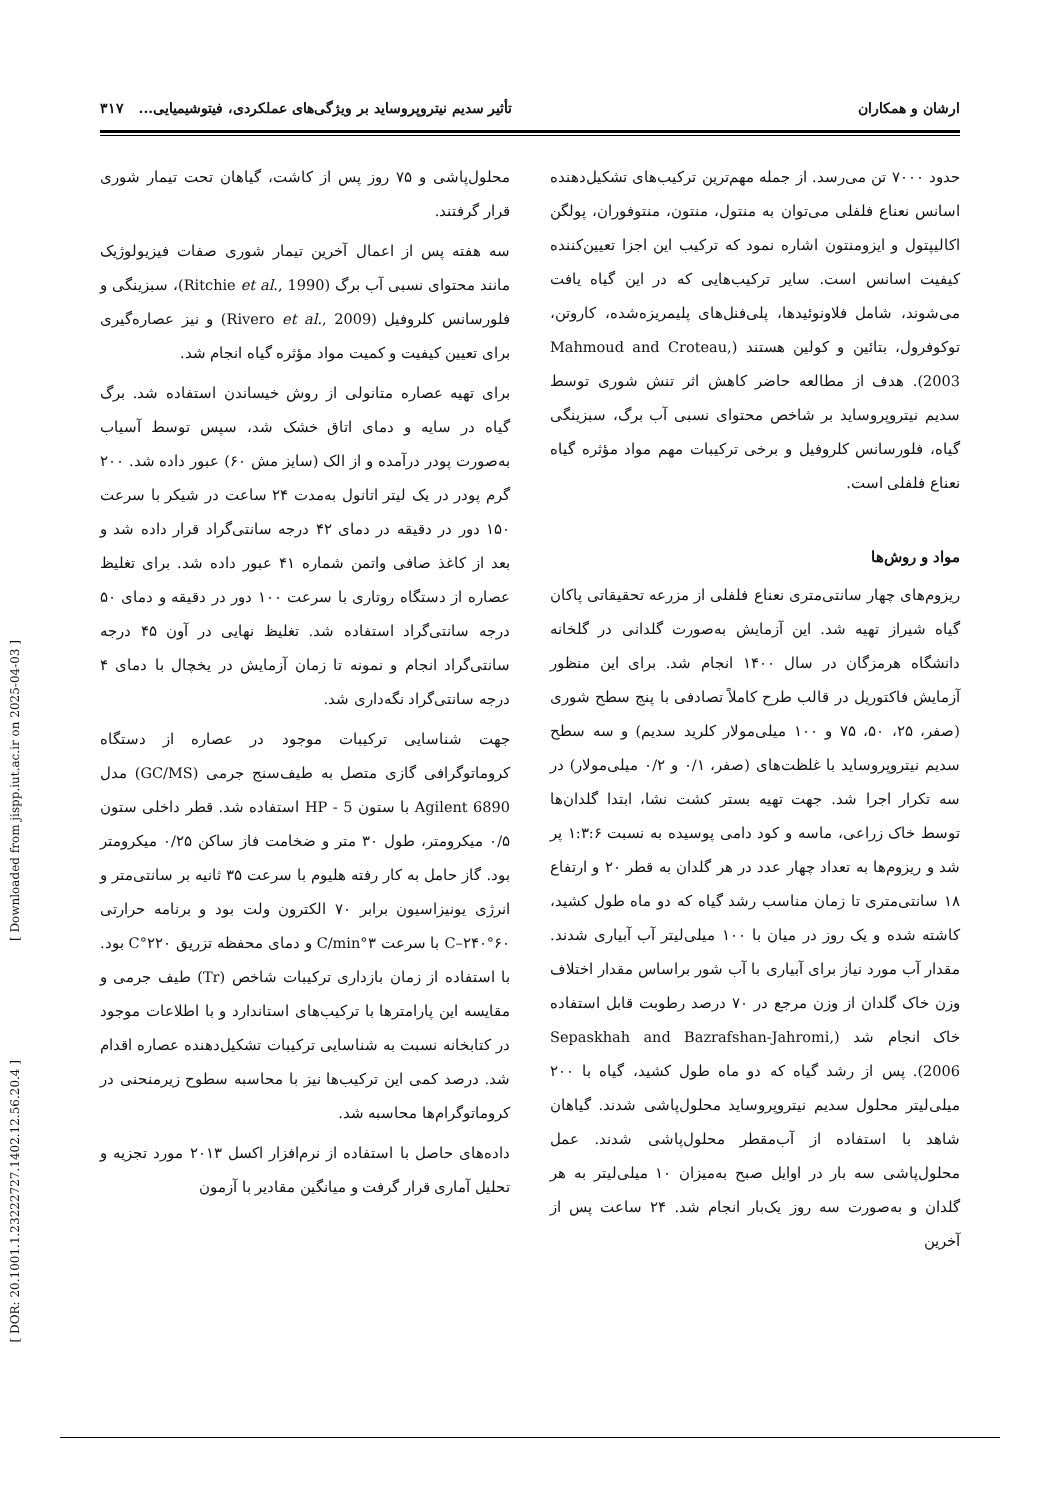ارشان و همکاران تأثیر سدیم نیتروپروساید بر ویژگی‌های عملکردی، فیتوشیمیایی... ۳۱۷
حدود ۷۰۰۰ تن می‌رسد. از جمله مهم‌ترین ترکیب‌های تشکیل‌دهنده اسانس نعناع فلفلی می‌توان به منتول، منتون، منتوفوران، پولگن اکالیپتول و ایزومنتون اشاره نمود که ترکیب این اجزا تعیین‌کننده کیفیت اسانس است. سایر ترکیب‌هایی که در این گیاه یافت می‌شوند، شامل فلاونوئیدها، پلی‌فنل‌های پلیمریزه‌شده، کاروتن، توکوفرول، بتائین و کولین هستند (Mahmoud and Croteau, 2003). هدف از مطالعه حاضر کاهش اثر تنش شوری توسط سدیم نیتروپروساید بر شاخص محتوای نسبی آب برگ، سبزینگی گیاه، فلورسانس کلروفیل و برخی ترکیبات مهم مواد مؤثره گیاه نعناع فلفلی است.
مواد و روش‌ها
ریزوم‌های چهار سانتی‌متری نعناع فلفلی از مزرعه تحقیقاتی پاکان گیاه شیراز تهیه شد. این آزمایش به‌صورت گلدانی در گلخانه دانشگاه هرمزگان در سال ۱۴۰۰ انجام شد. برای این منظور آزمایش فاکتوریل در قالب طرح کاملاً تصادفی با پنج سطح شوری (صفر، ۲۵، ۵۰، ۷۵ و ۱۰۰ میلی‌مولار کلرید سدیم) و سه سطح سدیم نیتروپروساید با غلظت‌های (صفر، ۰/۱ و ۰/۲ میلی‌مولار) در سه تکرار اجرا شد. جهت تهیه بستر کشت نشا، ابتدا گلدان‌ها توسط خاک زراعی، ماسه و کود دامی پوسیده به نسبت ۱:۳:۶ پر شد و ریزوم‌ها به تعداد چهار عدد در هر گلدان به قطر ۲۰ و ارتفاع ۱۸ سانتی‌متری تا زمان مناسب رشد گیاه که دو ماه طول کشید، کاشته شده و یک روز در میان با ۱۰۰ میلی‌لیتر آب آبیاری شدند. مقدار آب مورد نیاز برای آبیاری با آب شور براساس مقدار اختلاف وزن خاک گلدان از وزن مرجع در ۷۰ درصد رطوبت قابل استفاده خاک انجام شد (Sepaskhah and Bazrafshan-Jahromi, 2006). پس از رشد گیاه که دو ماه طول کشید، گیاه با ۲۰۰ میلی‌لیتر محلول سدیم نیتروپروساید محلول‌پاشی شدند. گیاهان شاهد با استفاده از آب‌مقطر محلول‌پاشی شدند. عمل محلول‌پاشی سه بار در اوایل صبح به‌میزان ۱۰ میلی‌لیتر به هر گلدان و به‌صورت سه روز یک‌بار انجام شد. ۲۴ ساعت پس از آخرین
محلول‌پاشی و ۷۵ روز پس از کاشت، گیاهان تحت تیمار شوری قرار گرفتند.
سه هفته پس از اعمال آخرین تیمار شوری صفات فیزیولوژیک مانند محتوای نسبی آب برگ (Ritchie et al., 1990)، سبزینگی و فلورسانس کلروفیل (Rivero et al., 2009) و نیز عصاره‌گیری برای تعیین کیفیت و کمیت مواد مؤثره گیاه انجام شد.
برای تهیه عصاره متانولی از روش خیساندن استفاده شد. برگ گیاه در سایه و دمای اتاق خشک شد، سپس توسط آسیاب به‌صورت پودر درآمده و از الک (سایز مش ۶۰) عبور داده شد. ۲۰۰ گرم پودر در یک لیتر اتانول به‌مدت ۲۴ ساعت در شیکر با سرعت ۱۵۰ دور در دقیقه در دمای ۴۲ درجه سانتی‌گراد قرار داده شد و بعد از کاغذ صافی واتمن شماره ۴۱ عبور داده شد. برای تغلیظ عصاره از دستگاه روتاری با سرعت ۱۰۰ دور در دقیقه و دمای ۵۰ درجه سانتی‌گراد استفاده شد. تغلیظ نهایی در آون ۴۵ درجه سانتی‌گراد انجام و نمونه تا زمان آزمایش در یخچال با دمای ۴ درجه سانتی‌گراد نگه‌داری شد.
جهت شناسایی ترکیبات موجود در عصاره از دستگاه کروماتوگرافی گازی متصل به طیف‌سنج جرمی (GC/MS) مدل Agilent 6890 با ستون HP - 5 استفاده شد. قطر داخلی ستون ۰/۵ میکرومتر، طول ۳۰ متر و ضخامت فاز ساکن ۰/۲۵ میکرومتر بود. گاز حامل به کار رفته هلیوم با سرعت ۳۵ ثانیه بر سانتی‌متر و انرژی یونیزاسیون برابر ۷۰ الکترون ولت بود و برنامه حرارتی ۶۰°C–۲۴۰ با سرعت ۳°C/min و دمای محفظه تزریق ۲۲۰°C بود. با استفاده از زمان بازداری ترکیبات شاخص (Tr) طیف جرمی و مقایسه این پارامترها با ترکیب‌های استاندارد و با اطلاعات موجود در کتابخانه نسبت به شناسایی ترکیبات تشکیل‌دهنده عصاره اقدام شد. درصد کمی این ترکیب‌ها نیز با محاسبه سطوح زیرمنحنی در کروماتوگرام‌ها محاسبه شد.
داده‌های حاصل با استفاده از نرم‌افزار اکسل ۲۰۱۳ مورد تجزیه و تحلیل آماری قرار گرفت و میانگین مقادیر با آزمون
[ Downloaded from jispp.iut.ac.ir on 2025-04-03 ]
[ DOR: 20.1001.1.23222727.1402.12.56.20.4 ]